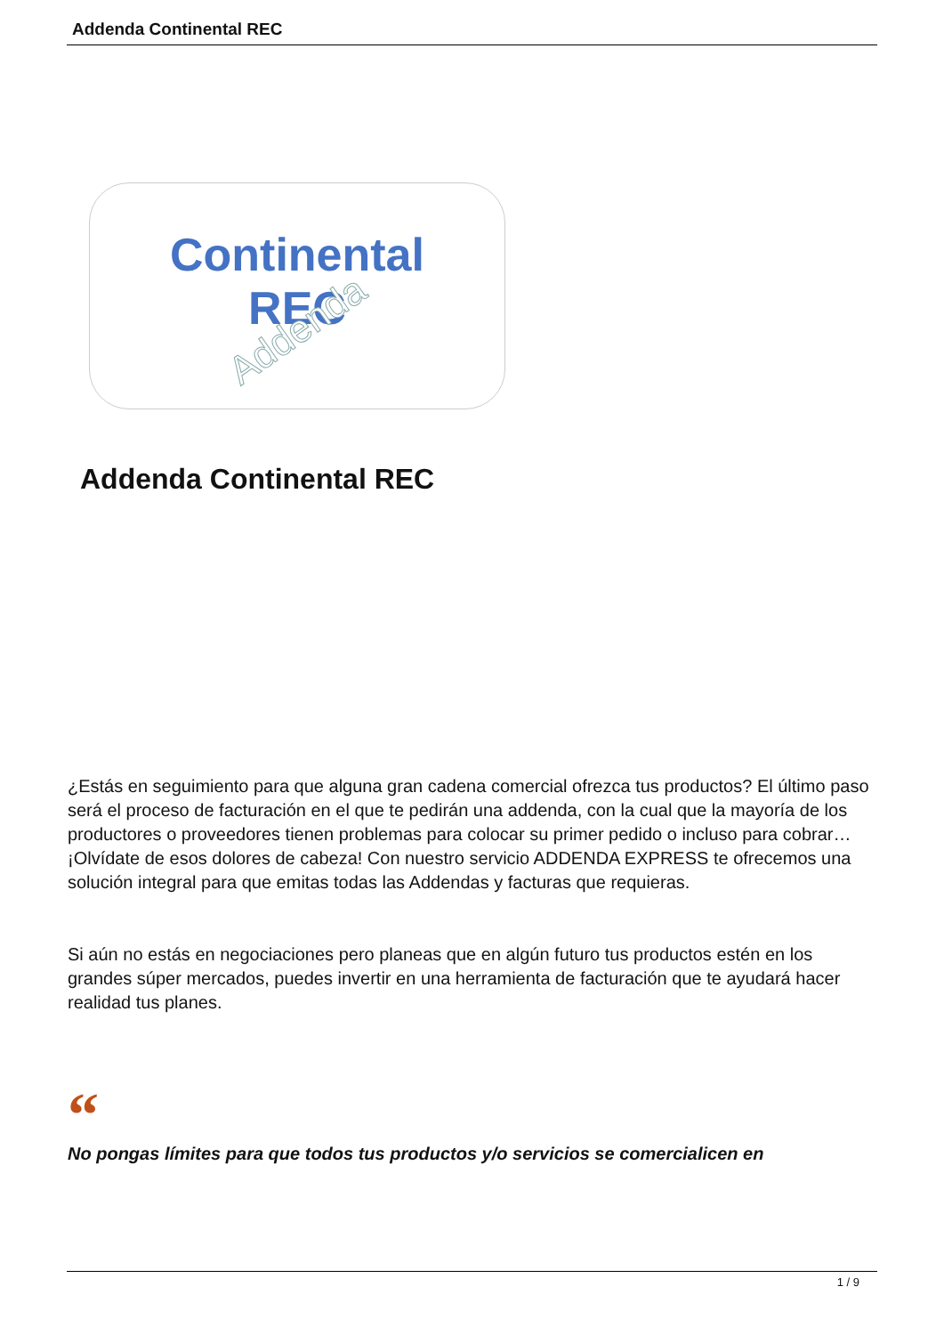Addenda Continental REC
Continental
REC
Addenda
Addenda Continental REC
¿Estás en seguimiento para que alguna gran cadena comercial ofrezca tus productos? El último paso será el proceso de facturación en el que te pedirán una addenda, con la cual que la mayoría de los productores o proveedores tienen problemas para colocar su primer pedido o incluso para cobrar… ¡Olvídate de esos dolores de cabeza! Con nuestro servicio ADDENDA EXPRESS te ofrecemos una solución integral para que emitas todas las Addendas y facturas que requieras.
Si aún no estás en negociaciones pero planeas que en algún futuro tus productos estén en los grandes súper mercados, puedes invertir en una herramienta de facturación que te ayudará hacer realidad tus planes.
“
No pongas límites para que todos tus productos y/o servicios se comercialicen en
1 / 9